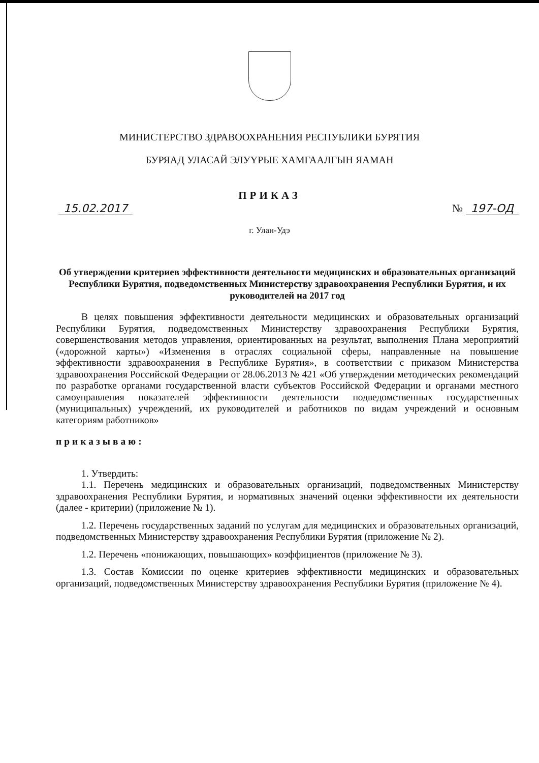МИНИСТЕРСТВО ЗДРАВООХРАНЕНИЯ РЕСПУБЛИКИ БУРЯТИЯ
БУРЯАД УЛАСАЙ ЭЛУYРЫЕ ХАМГААЛГЫН ЯАМАН
ПРИКАЗ
15.02.2017 № 197-ОД
г. Улан-Удэ
Об утверждении критериев эффективности деятельности медицинских и образовательных организаций Республики Бурятия, подведомственных Министерству здравоохранения Республики Бурятия, и их руководителей на 2017 год
В целях повышения эффективности деятельности медицинских и образовательных организаций Республики Бурятия, подведомственных Министерству здравоохранения Республики Бурятия, совершенствования методов управления, ориентированных на результат, выполнения Плана мероприятий («дорожной карты») «Изменения в отраслях социальной сферы, направленные на повышение эффективности здравоохранения в Республике Бурятия», в соответствии с приказом Министерства здравоохранения Российской Федерации от 28.06.2013 № 421 «Об утверждении методических рекомендаций по разработке органами государственной власти субъектов Российской Федерации и органами местного самоуправления показателей эффективности деятельности подведомственных государственных (муниципальных) учреждений, их руководителей и работников по видам учреждений и основным категориям работников»
приказываю:
1. Утвердить:
1.1. Перечень медицинских и образовательных организаций, подведомственных Министерству здравоохранения Республики Бурятия, и нормативных значений оценки эффективности их деятельности (далее - критерии) (приложение № 1).
1.2. Перечень государственных заданий по услугам для медицинских и образовательных организаций, подведомственных Министерству здравоохранения Республики Бурятия (приложение № 2).
1.2. Перечень «понижающих, повышающих» коэффициентов (приложение № 3).
1.3. Состав Комиссии по оценке критериев эффективности медицинских и образовательных организаций, подведомственных Министерству здравоохранения Республики Бурятия (приложение № 4).